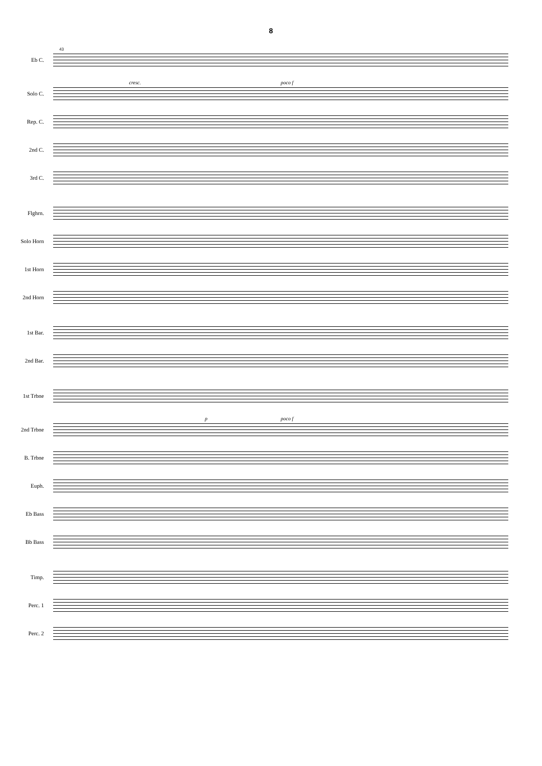8
43
Eb C.
cresc. poco f
Solo C.
Rep. C.
2nd C.
3rd C.
Flghrn.
Solo Horn
1st Horn
2nd Horn
1st Bar.
2nd Bar.
1st Trbne
p poco f
2nd Trbne
B. Trbne
Euph.
Eb Bass
Bb Bass
Timp.
Perc. 1
Perc. 2